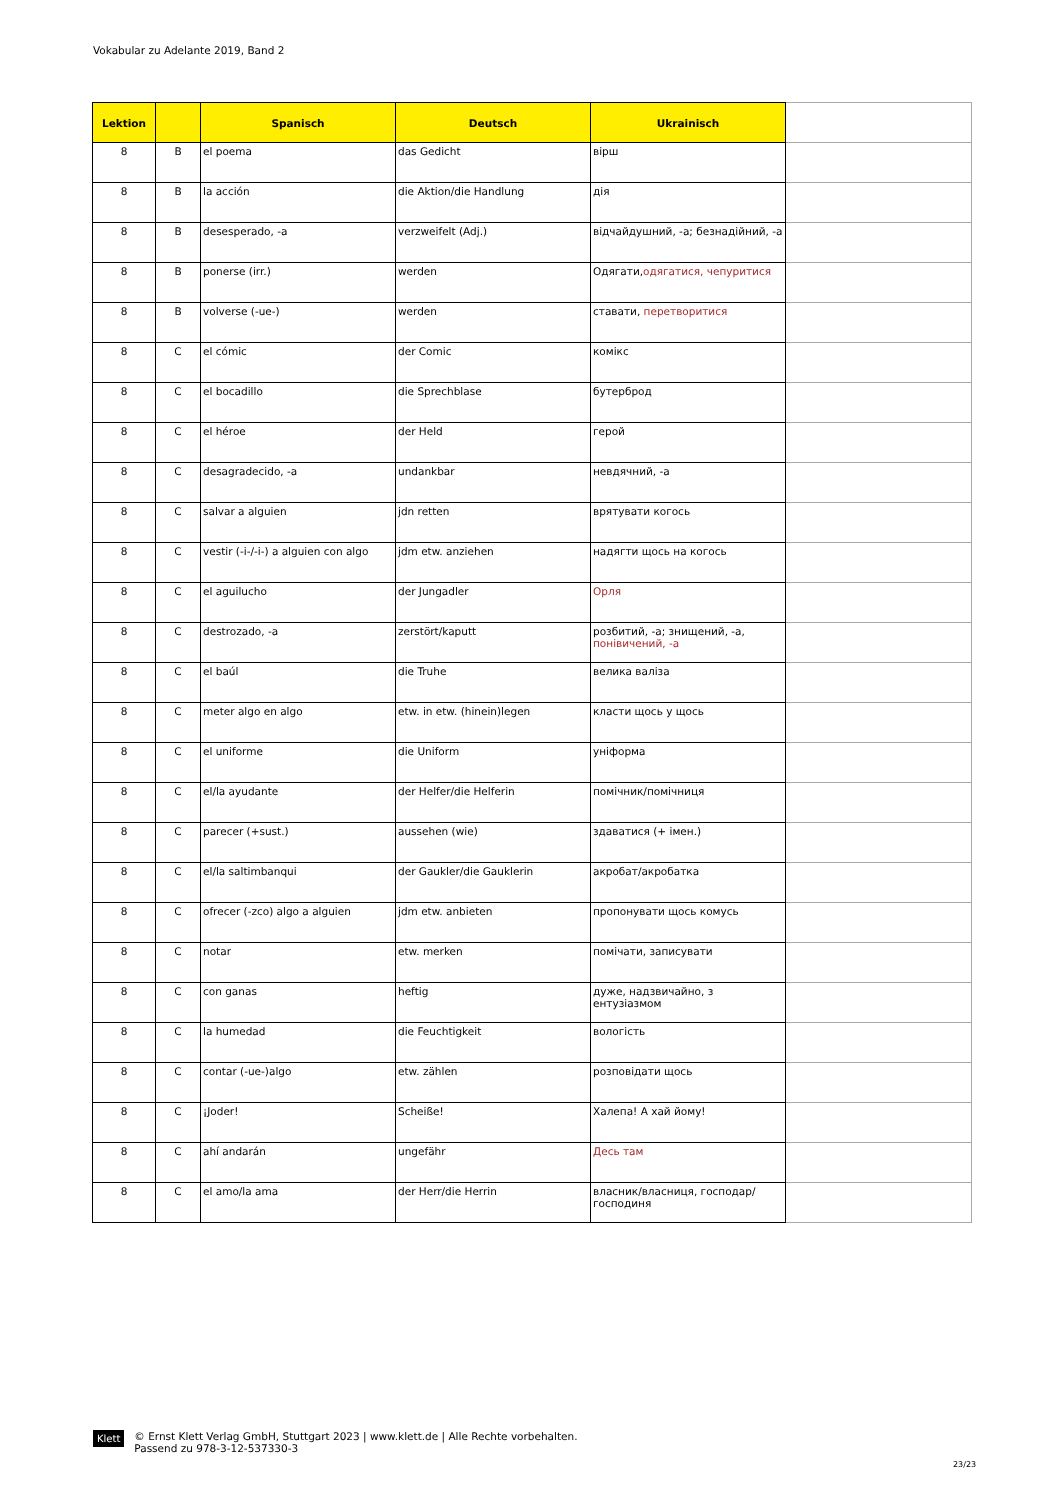Vokabular zu Adelante 2019, Band 2
| Lektion | | Spanisch | Deutsch | Ukrainisch | |
| --- | --- | --- | --- | --- | --- |
| 8 | B | el poema | das Gedicht | вірш | |
| 8 | B | la acción | die Aktion/die Handlung | дія | |
| 8 | B | desesperado, -a | verzweifelt (Adj.) | відчайдушний, -а; безнадійний, -а | |
| 8 | B | ponerse (irr.) | werden | Одягати, одягатися, чепуритися | |
| 8 | B | volverse (-ue-) | werden | ставати, перетворитися | |
| 8 | C | el cómic | der Comic | комікс | |
| 8 | C | el bocadillo | die Sprechblase | бутерброд | |
| 8 | C | el héroe | der Held | герой | |
| 8 | C | desagradecido, -a | undankbar | невдячний, -а | |
| 8 | C | salvar a alguien | jdn retten | врятувати когось | |
| 8 | C | vestir (-i-/-i-) a alguien con algo | jdm etw. anziehen | надягти щось на когось | |
| 8 | C | el aguilucho | der Jungadler | Орля | |
| 8 | C | destrozado, -a | zerstört/kaputt | розбитий, -а; знищений, -а, понівичений, -а | |
| 8 | C | el baúl | die Truhe | велика валіза | |
| 8 | C | meter algo en algo | etw. in etw. (hinein)legen | класти щось у щось | |
| 8 | C | el uniforme | die Uniform | уніформа | |
| 8 | C | el/la ayudante | der Helfer/die Helferin | помічник/помічниця | |
| 8 | C | parecer (+sust.) | aussehen (wie) | здаватися (+ імен.) | |
| 8 | C | el/la saltimbanqui | der Gaukler/die Gauklerin | акробат/акробатка | |
| 8 | C | ofrecer (-zco) algo a alguien | jdm etw. anbieten | пропонувати щось комусь | |
| 8 | C | notar | etw. merken | помічати, записувати | |
| 8 | C | con ganas | heftig | дуже, надзвичайно, з ентузіазмом | |
| 8 | C | la humedad | die Feuchtigkeit | вологість | |
| 8 | C | contar (-ue-)algo | etw. zählen | розповідати щось | |
| 8 | C | ¡Joder! | Scheiße! | Халепа! А хай йому! | |
| 8 | C | ahí andarán | ungefähr | Десь там | |
| 8 | C | el amo/la ama | der Herr/die Herrin | власник/власниця, господар/господиня | |
Klett
© Ernst Klett Verlag GmbH, Stuttgart 2023 | www.klett.de | Alle Rechte vorbehalten.
Passend zu 978-3-12-537330-3
23/23